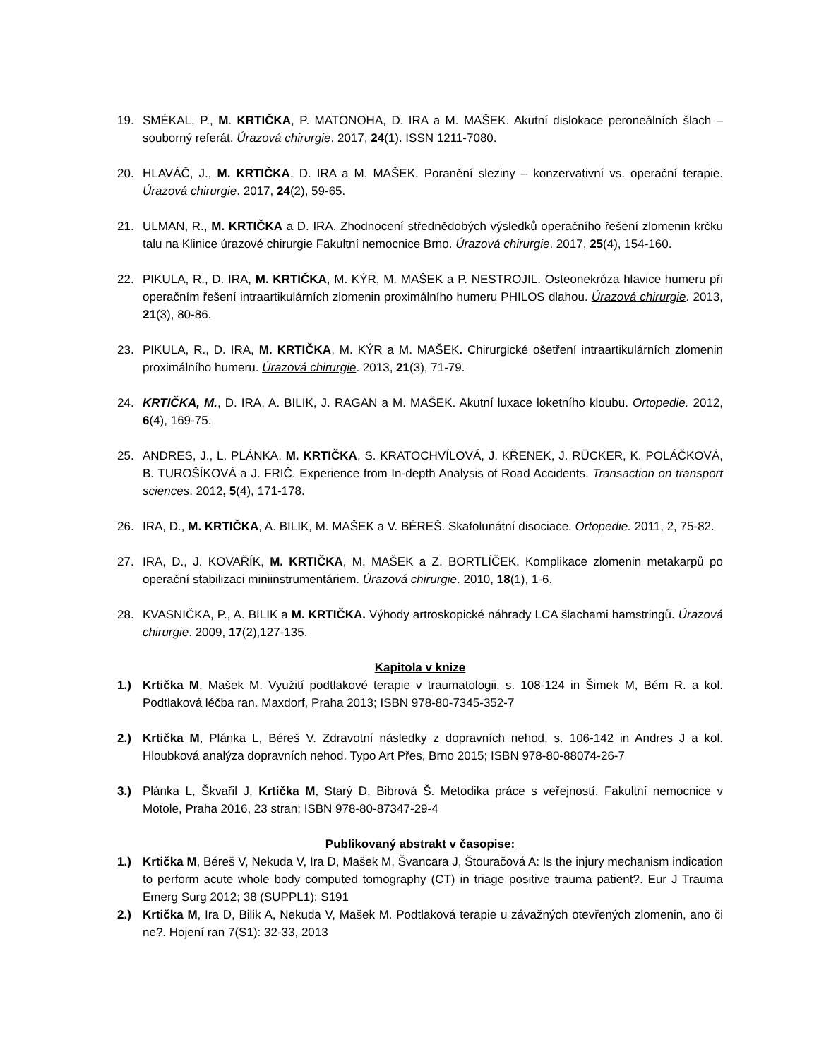19. SMÉKAL, P., M. KRTIČKA, P. MATONOHA, D. IRA a M. MAŠEK. Akutní dislokace peroneálních šlach – souborný referát. Úrazová chirurgie. 2017, 24(1). ISSN 1211-7080.
20. HLAVÁČ, J., M. KRTIČKA, D. IRA a M. MAŠEK. Poranění sleziny – konzervativní vs. operační terapie. Úrazová chirurgie. 2017, 24(2), 59-65.
21. ULMAN, R., M. KRTIČKA a D. IRA. Zhodnocení střednědobých výsledků operačního řešení zlomenin krčku talu na Klinice úrazové chirurgie Fakultní nemocnice Brno. Úrazová chirurgie. 2017, 25(4), 154-160.
22. PIKULA, R., D. IRA, M. KRTIČKA, M. KÝR, M. MAŠEK a P. NESTROJIL. Osteonekróza hlavice humeru při operačním řešení intraartikulárních zlomenin proximálního humeru PHILOS dlahou. Úrazová chirurgie. 2013, 21(3), 80-86.
23. PIKULA, R., D. IRA, M. KRTIČKA, M. KÝR a M. MAŠEK. Chirurgické ošetření intraartikulárních zlomenin proximálního humeru. Úrazová chirurgie. 2013, 21(3), 71-79.
24. KRTIČKA, M., D. IRA, A. BILIK, J. RAGAN a M. MAŠEK. Akutní luxace loketního kloubu. Ortopedie. 2012, 6(4), 169-75.
25. ANDRES, J., L. PLÁNKA, M. KRTIČKA, S. KRATOCHVÍLOVÁ, J. KŘENEK, J. RÜCKER, K. POLÁČKOVÁ, B. TUROŠÍKOVÁ a J. FRIČ. Experience from In-depth Analysis of Road Accidents. Transaction on transport sciences. 2012, 5(4), 171-178.
26. IRA, D., M. KRTIČKA, A. BILIK, M. MAŠEK a V. BÉREŠ. Skafolunátní disociace. Ortopedie. 2011, 2, 75-82.
27. IRA, D., J. KOVAŘÍK, M. KRTIČKA, M. MAŠEK a Z. BORTLÍČEK. Komplikace zlomenin metakarpů po operační stabilizaci miniinstrumentáriem. Úrazová chirurgie. 2010, 18(1), 1-6.
28. KVASNIČKA, P., A. BILIK a M. KRTIČKA. Výhody artroskopické náhrady LCA šlachami hamstringů. Úrazová chirurgie. 2009, 17(2),127-135.
Kapitola v knize
1.) Krtička M, Mašek M. Využití podtlakové terapie v traumatologii, s. 108-124 in Šimek M, Bém R. a kol. Podtlaková léčba ran. Maxdorf, Praha 2013; ISBN 978-80-7345-352-7
2.) Krtička M, Plánka L, Béreš V. Zdravotní následky z dopravních nehod, s. 106-142 in Andres J a kol. Hloubková analýza dopravních nehod. Typo Art Přes, Brno 2015; ISBN 978-80-88074-26-7
3.) Plánka L, Škvařil J, Krtička M, Starý D, Bibrová Š. Metodika práce s veřejností. Fakultní nemocnice v Motole, Praha 2016, 23 stran; ISBN 978-80-87347-29-4
Publikovaný abstrakt v časopise:
1.) Krtička M, Béreš V, Nekuda V, Ira D, Mašek M, Švancara J, Štouračová A: Is the injury mechanism indication to perform acute whole body computed tomography (CT) in triage positive trauma patient?. Eur J Trauma Emerg Surg 2012; 38 (SUPPL1): S191
2.) Krtička M, Ira D, Bilik A, Nekuda V, Mašek M. Podtlaková terapie u závažných otevřených zlomenin, ano či ne?. Hojení ran 7(S1): 32-33, 2013